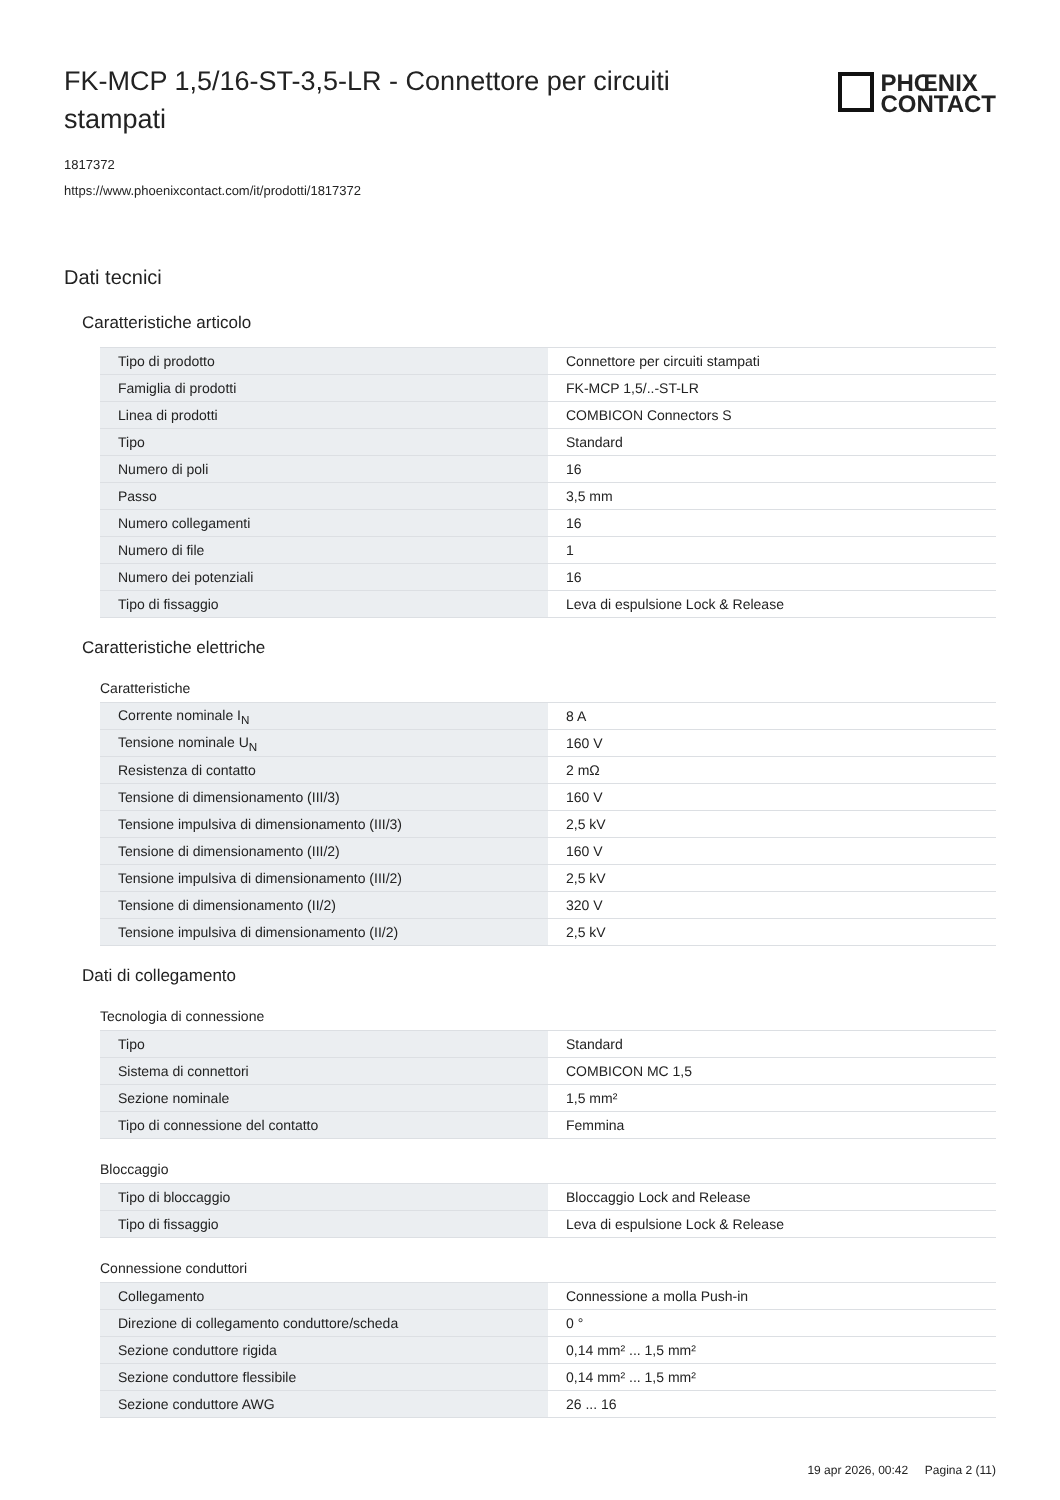FK-MCP 1,5/16-ST-3,5-LR - Connettore per circuiti stampati
PHŒNIX
CONTACT
1817372
https://www.phoenixcontact.com/it/prodotti/1817372
Dati tecnici
Caratteristiche articolo
| Tipo di prodotto | Connettore per circuiti stampati |
| Famiglia di prodotti | FK-MCP 1,5/..-ST-LR |
| Linea di prodotti | COMBICON Connectors S |
| Tipo | Standard |
| Numero di poli | 16 |
| Passo | 3,5 mm |
| Numero collegamenti | 16 |
| Numero di file | 1 |
| Numero dei potenziali | 16 |
| Tipo di fissaggio | Leva di espulsione Lock & Release |
Caratteristiche elettriche
Caratteristiche
| Corrente nominale I<sub>N</sub> | 8 A |
| Tensione nominale U<sub>N</sub> | 160 V |
| Resistenza di contatto | 2 mΩ |
| Tensione di dimensionamento (III/3) | 160 V |
| Tensione impulsiva di dimensionamento (III/3) | 2,5 kV |
| Tensione di dimensionamento (III/2) | 160 V |
| Tensione impulsiva di dimensionamento (III/2) | 2,5 kV |
| Tensione di dimensionamento (II/2) | 320 V |
| Tensione impulsiva di dimensionamento (II/2) | 2,5 kV |
Dati di collegamento
Tecnologia di connessione
| Tipo | Standard |
| Sistema di connettori | COMBICON MC 1,5 |
| Sezione nominale | 1,5 mm² |
| Tipo di connessione del contatto | Femmina |
Bloccaggio
| Tipo di bloccaggio | Bloccaggio Lock and Release |
| Tipo di fissaggio | Leva di espulsione Lock & Release |
Connessione conduttori
| Collegamento | Connessione a molla Push-in |
| Direzione di collegamento conduttore/scheda | 0 ° |
| Sezione conduttore rigida | 0,14 mm² ... 1,5 mm² |
| Sezione conduttore flessibile | 0,14 mm² ... 1,5 mm² |
| Sezione conduttore AWG | 26 ... 16 |
19 apr 2026, 00:42 Pagina 2 (11)